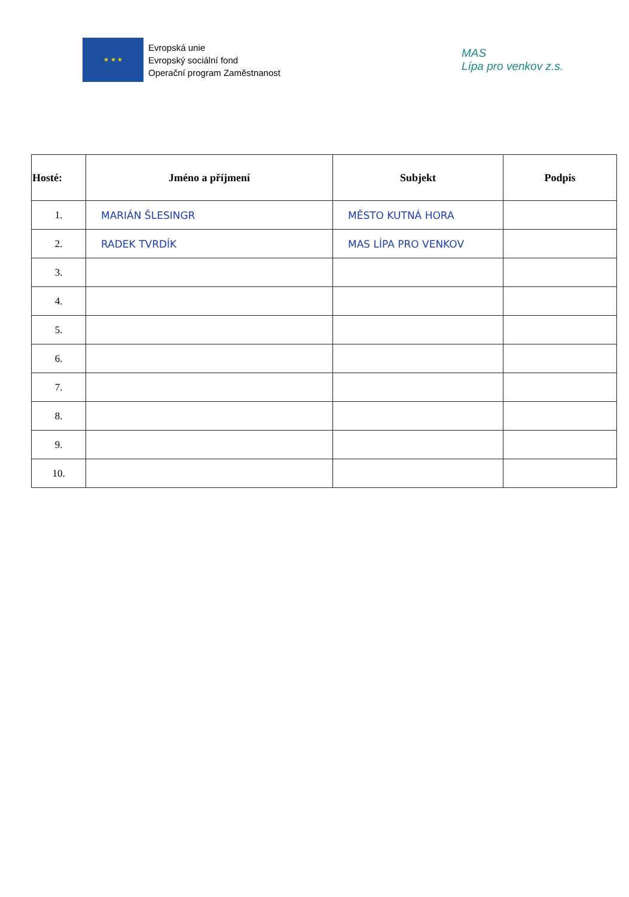★ ★ ★
Evropská unie
Evropský sociální fond
Operační program Zaměstnanost
MAS
Lípa pro venkov z.s.
| Hosté: | Jméno a příjmení | Subjekt | Podpis |
| --- | --- | --- | --- |
| 1. | MARIÁN ŠLESINGR | MĚSTO KUTNÁ HORA | |
| 2. | RADEK TVRDÍK | MAS LÍPA PRO VENKOV | |
| 3. | | | |
| 4. | | | |
| 5. | | | |
| 6. | | | |
| 7. | | | |
| 8. | | | |
| 9. | | | |
| 10. | | | |